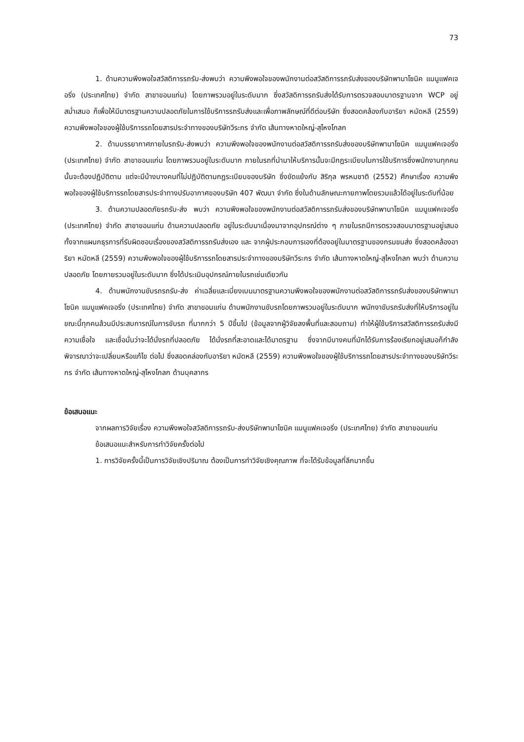73
1. ด้านความพึงพอใจสวัสดิการรถรับ-ส่งพบว่า ความพึงพอใจของพนักงานต่อสวัสดิการรถรับส่งของบริษัทพานาโซนิค แมนูแฟคเจอริ่ง (ประเทศไทย) จำกัด สาขาขอนแก่น) โดยภาพรวมอยู่ในระดับมาก ซึ่งสวัสดิการรถรับส่งได้รับการตรวจสอบมาตรฐานจาก WCP อยู่สม่ำเสมอ ก็เพื่อให้มีมาตรฐานความปลอดภัยในการใช้บริการรถรับส่งและเพื่อภาพลักษณ์ที่ดีต่อบริษัท ซึ่งสอดคล้องกับอาริยา หมัดหลี (2559) ความพึงพอใจของผู้ใช้บริการรถโดยสารประจำทางของบริษัทวีระกร จำกัด เส้นทางหาดใหญ่-สุไหงโกลก
2. ด้านบรรยากาศภายในรถรับ-ส่งพบว่า ความพึงพอใจของพนักงานต่อสวัสดิการรถรับส่งของบริษัทพานาโซนิค แมนูแฟคเจอริ่ง (ประเทศไทย) จำกัด สาขาขอนแก่น โดยภาพรวมอยู่ในระดับมาก ภายในรถที่นำมาให้บริการนั้นจะมีกฎระเบียบในการใช้บริการซึ่งพนักงานทุกคนนั้นจะต้องปฏิบัติตาม แต่จะมีบ้างบางคนที่ไม่ปฏิบัติตามกฎระเบียบของบริษัท ซึ่งขัดแย้งกับ สิริกุล พรหมชาติ (2552) ศึกษาเรื่อง ความพึงพอใจของผู้ใช้บริการรถโดยสารประจำทางปรับอากาศของบริษัท 407 พัฒนา จำกัด ซึ่งในด้านลักษณะกายภาพโดยรวมแล้วได้อยู่ในระดับที่น้อย
3. ด้านความปลอดภัยรถรับ-ส่ง พบว่า ความพึงพอใจของพนักงานต่อสวัสดิการรถรับส่งของบริษัทพานาโซนิค แมนูแฟคเจอริ่ง (ประเทศไทย) จำกัด สาขาขอนแก่น ด้านความปลอดภัย อยู่ในระดับมาเนื่องมาจากอุปกรณ์ต่าง ๆ ภายในรถมีการตรวจสอบมาตรฐานอยู่เสมอทั้งจากแผนกธุรการที่รับผิดชอบเรื่องของสวัสดิการรถรับส่งเอง และ จากผู้ประกอบการเองที่ต้องอยู่ในมาตรฐานของกรมขนส่ง ซึ่งสอดคล้องอาริยา หมัดหลี (2559) ความพึงพอใจของผู้ใช้บริการรถโดยสารประจำทางของบริษัทวีระกร จำกัด เส้นทางหาดใหญ่-สุไหงโกลก พบว่า ด้านความปลอดภัย โดยภายรวมอยู่ในระดับมาก ซึ่งได้ประเมินอุปกรณ์ภายในรถเช่นเดียวกัน
4. ด้านพนักงานขับรถรถรับ-ส่ง ค่าเฉลี่ยและเบี่ยงเบนมาตรฐานความพึงพอใจของพนักงานต่อสวัสดิการรถรับส่งของบริษัทพานาโซนิค แมนูแฟคเจอริ่ง (ประเทศไทย) จำกัด สาขาขอนแก่น ด้านพนักงานขับรถโดยภาพรวมอยู่ในระดับมาก พนักงาขับรถรับส่งที่ให้บริการอยู่ในขณะนี้ทุกคนล้วนมีประสบการณ์ในการขับรถ ที่มากกว่า 5 ปีขึ้นไป (ข้อมูลจากผู้วิจัยลงพื้นที่และสอบถาม) ทำให้ผู้ใช้บริการสวัสดิการรถรับส่งมีความเชื่อใจ และเชื่อมั่นว่าจะได้นั่งรถที่ปลอดภัย ได้นั่งรถที่สะอาดและได้มาตรฐาน ซึ่งจากมีบางคนที่มักได้รับการร้องเรียกอยู่เสมอก็กำลังพิจารณาว่าจะเปลี่ยนหรือแก้ไข ต่อไป ซึ่งสอดคล่องกับอาริยา หมัดหลี (2559) ความพึงพอใจของผู้ใช้บริการรถโดยสารประจำทางของบริษัทวีระกร จำกัด เส้นทางหาดใหญ่-สุไหงโกลก ด้านบุคลากร
ข้อเสนอแนะ
จากผลการวิจัยเรื่อง ความพึงพอใจสวัสดิการรถรับ-ส่งบริษัทพานาโซนิค แมนูแฟคเจอริ่ง (ประเทศไทย) จำกัด สาขาขอนแก่น
ข้อเสนอแนะสำหรับการทำวิจัยครั้งต่อไป
1. การวิจัยครั้งนี้เป็นการวิจัยเชิงปริมาณ ต้องเป็นการทำวิจัยเชิงคุณภาพ ที่จะได้รับข้อมูลที่ลึกมากขึ้น